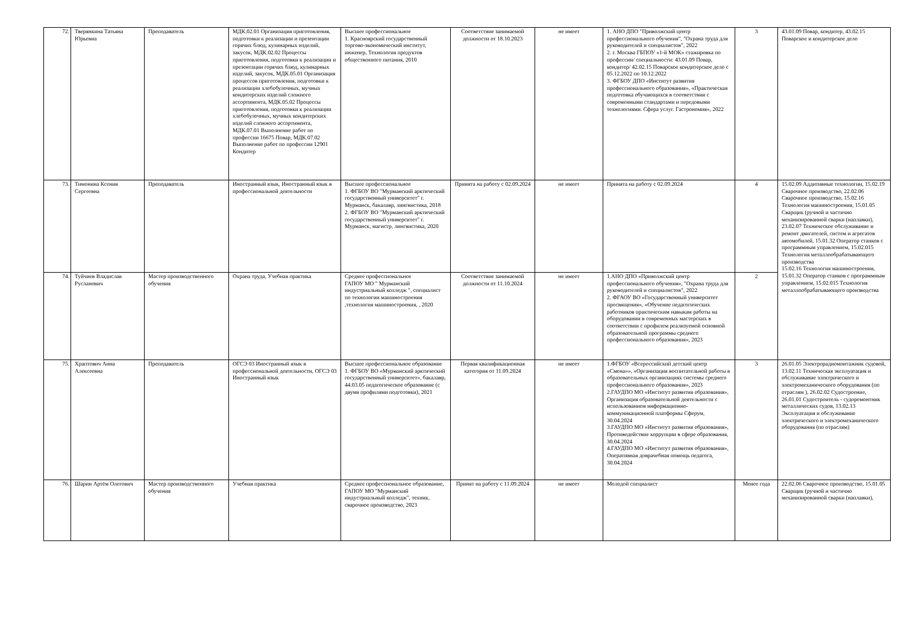| 72. | Тверянкина Татьяна Юрьевна | Преподаватель | МДК.02.01 Организация приготовления, подготовки к реализации и презентации горячих блюд, кулинарных изделий, закусок, МДК.02.02 Процессы приготовления, подготовки к реализации и презентации горячих блюд, кулинарных изделий, закусок, МДК.05.01 Организация процессов приготовления, подготовки к реализации хлебобулочных, мучных кондитерских изделий сложного ассортимента, МДК.05.02 Процессы приготовления, подготовки к реализации хлебобулочных, мучных кондитерских изделий сложного ассортимента, МДК.07.01 Выполнение работ по профессии 16675 Повар, МДК.07.02 Выполнение работ по профессии 12901 Кондитер | Высшее профессиональное 1. Красноярский государственный торгово-экономический институт, инженер, Технология продуктов общественного питания, 2010 | Соответствие занимаемой должности от 18.10.2023 | не имеет | 1. АНО ДПО "Приволжский центр профессионального обучения", "Охрана труда для руководителей и специалистов", 2022 2. г. Москва ГБПОУ «1-й МОК» стажировка по профессии/ специальности: 43.01.09 Повар, кондитер/ 42.02.15 Поварское кондитерское дело с 05.12.2022 по 10.12.2022 3. ФГБОУ ДПО «Институт развития профессионального образования», «Практическая подготовка обучающихся в соответствии с современными стандартами и передовыми технологиями. Сфера услуг. Гастрономия», 2022 | 3 | 43.01.09 Повар, кондитер, 43.02.15 Поварское и кондитерское дело |
| 73. | Тимонина Ксения Сергеевна | Преподаватель | Иностранный язык, Иностранный язык в профессиональной деятельности | Высшее профессиональное 1. ФГБОУ ВО "Мурманский арктический государственный университет" г. Мурманск, бакалавр, лингвистика, 2018 2. ФГБОУ ВО "Мурманский арктический государственный университет" г. Мурманск, магистр, лингвистика, 2020 | Принята на работу с 02.09.2024 | не имеет | Принята на работу с 02.09.2024 | 4 | 15.02.09 Аддитивные технологии, 15.02.19 Сварочное производство, 22.02.06 Сварочное производство, 15.02.16 Технология машиностроения, 15.01.05 Сварщик (ручной и частично механизированной сварки (наплавки), 23.02.07 Техническое обслуживание и ремонт двигателей, систем и агрегатов автомобилей, 15.01.32 Оператор станков с программным управлением, 15.02.015 Технология металлообрабатывающего производства 15.02.16 Технология машиностроения, 15.01.32 Оператор станков с программным управлением, 15.02.015 Технология металлообрабатывающего производства |
| 74. | Туйчиев Владислав Русланович | Мастер производственного обучения | Охрана труда, Учебная практика | Среднее профессиональное ГАПОУ МО " Мурманский индустриальный колледж ", специалист по технологии машиностроения ,технология машиностроения, , 2020 | Соответствие занимаемой должности от 11.10.2024 | не имеет | 1.АНО ДПО «Приволжский центр профессионального обучения», "Охрана труда для руководителей и специалистов", 2022 2. ФГАОУ ВО «Государственный университет просвящения», «Обучение педагогических работников практическим навыкам работы на оборудовании в современных мастерских в соответствии с профилем реализуемой основной образовательной программы среднего профессионального образования», 2023 | 2 | |
| 75. | Храптович Анна Алексеевна | Преподаватель | ОГСЭ 03 Иностранный язык в профессиональной деятельности, ОГСЭ 03 Иностранный язык | Высшее профессиональное образование 1. ФГБОУ ВО «Мурманский арктический государственный университет», бакалавр, 44.03.05 педагогическое образование (с двумя профилями подготовки), 2021 | Первая квалификационная категория от 11.09.2024 | не имеет | 1.ФГБОУ «Всероссийский детский центр «Смена»», «Организация воспитательной работы в образовательных организациях системы среднего профессионального образования», 2023 2.ГАУДПО МО «Институт развития образования», Организация образовательной деятельности с использованием информационно-коммуникационной платформы Сферум, 30.04.2024 3.ГАУДПО МО «Институт развития образования», Противодействие коррупции в сфере образования, 30.04.2024 4.ГАУДПО МО «Институт развития образования», Оперативная доврачебная помощь педагога, 30.04.2024 | 3 | 26.01.05 Электрорадиомонтажник судовой, 13.02.11 Техническая эксплуатация и обслуживание электрического и электромеханического оборудования (по отраслям ), 26.02.02 Судостроение, 26.01.01 Судостроитель - судоремонтник металлических судов, 13.02.13 Эксплуатация и обслуживание электрического и электромеханического оборудования (по отраслям) |
| 76. | Шарин Артём Олегович | Мастер производственного обучения | Учебная практика | Среднее профессиональное образование, ГАПОУ МО "Мурманский индустриальный колледж", техник, сварочное производство, 2023 | Принят на работу с 11.09.2024 | не имеет | Молодой специалист | Менее года | 22.02.06 Сварочное производство, 15.01.05 Сварщик (ручной и частично механизированной сварки (наплавки), |